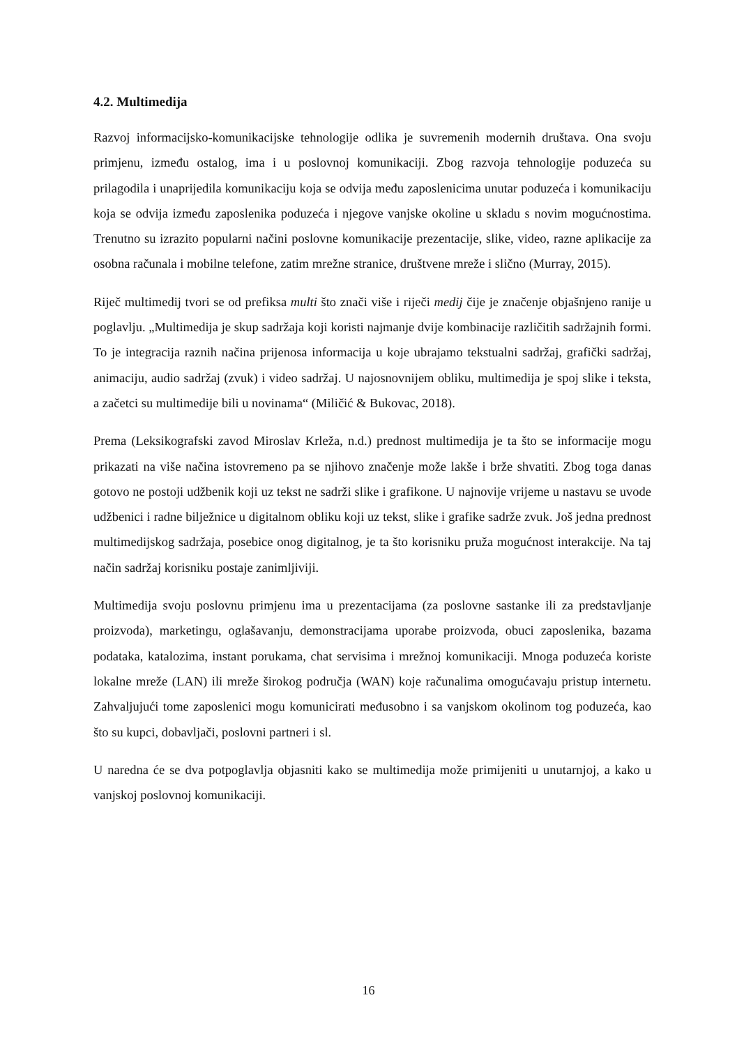4.2. Multimedija
Razvoj informacijsko-komunikacijske tehnologije odlika je suvremenih modernih društava. Ona svoju primjenu, između ostalog, ima i u poslovnoj komunikaciji. Zbog razvoja tehnologije poduzeća su prilagodila i unaprijedila komunikaciju koja se odvija među zaposlenicima unutar poduzeća i komunikaciju koja se odvija između zaposlenika poduzeća i njegove vanjske okoline u skladu s novim mogućnostima. Trenutno su izrazito popularni načini poslovne komunikacije prezentacije, slike, video, razne aplikacije za osobna računala i mobilne telefone, zatim mrežne stranice, društvene mreže i slično (Murray, 2015).
Riječ multimedij tvori se od prefiksa multi što znači više i riječi medij čije je značenje objašnjeno ranije u poglavlju. „Multimedija je skup sadržaja koji koristi najmanje dvije kombinacije različitih sadržajnih formi. To je integracija raznih načina prijenosa informacija u koje ubrajamo tekstualni sadržaj, grafički sadržaj, animaciju, audio sadržaj (zvuk) i video sadržaj. U najosnovnijem obliku, multimedija je spoj slike i teksta, a začetci su multimedije bili u novinama“ (Miličić & Bukovac, 2018).
Prema (Leksikografski zavod Miroslav Krleža, n.d.) prednost multimedija je ta što se informacije mogu prikazati na više načina istovremeno pa se njihovo značenje može lakše i brže shvatiti. Zbog toga danas gotovo ne postoji udžbenik koji uz tekst ne sadrži slike i grafikone. U najnovije vrijeme u nastavu se uvode udžbenici i radne bilježnice u digitalnom obliku koji uz tekst, slike i grafike sadrže zvuk. Još jedna prednost multimedijskog sadržaja, posebice onog digitalnog, je ta što korisniku pruža mogućnost interakcije. Na taj način sadržaj korisniku postaje zanimljiviji.
Multimedija svoju poslovnu primjenu ima u prezentacijama (za poslovne sastanke ili za predstavljanje proizvoda), marketingu, oglašavanju, demonstracijama uporabe proizvoda, obuci zaposlenika, bazama podataka, katalozima, instant porukama, chat servisima i mrežnoj komunikaciji. Mnoga poduzeća koriste lokalne mreže (LAN) ili mreže širokog područja (WAN) koje računalima omogućavaju pristup internetu. Zahvaljujući tome zaposlenici mogu komunicirati međusobno i sa vanjskom okolinom tog poduzeća, kao što su kupci, dobavljači, poslovni partneri i sl.
U naredna će se dva potpoglavlja objasniti kako se multimedija može primijeniti u unutarnjoj, a kako u vanjskoj poslovnoj komunikaciji.
16